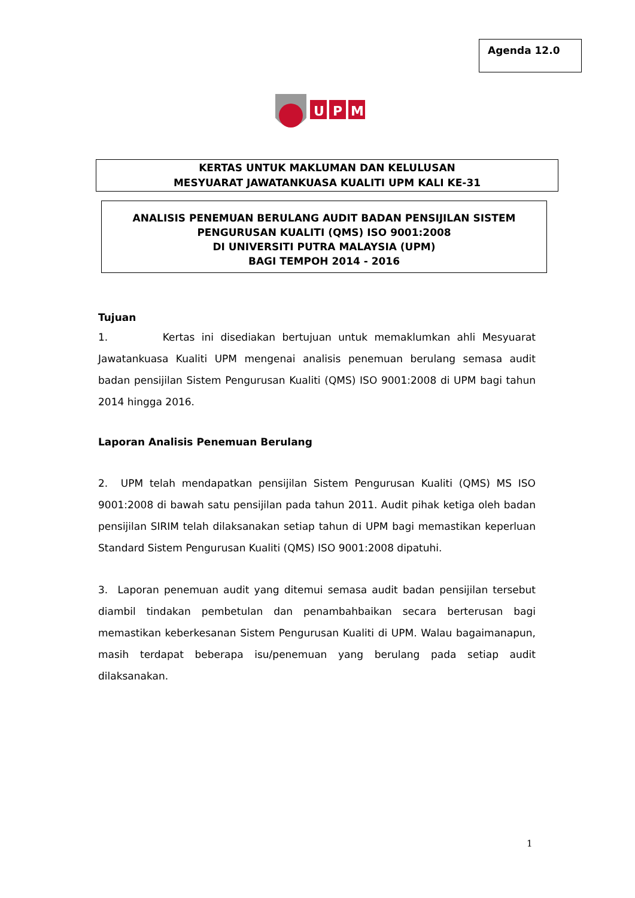Agenda 12.0
U
P
M
KERTAS UNTUK MAKLUMAN DAN KELULUSAN
MESYUARAT JAWATANKUASA KUALITI UPM KALI KE-31
ANALISIS PENEMUAN BERULANG AUDIT BADAN PENSIJILAN SISTEM
PENGURUSAN KUALITI (QMS) ISO 9001:2008
DI UNIVERSITI PUTRA MALAYSIA (UPM)
BAGI TEMPOH 2014 - 2016
Tujuan
1. Kertas ini disediakan bertujuan untuk memaklumkan ahli Mesyuarat Jawatankuasa Kualiti UPM mengenai analisis penemuan berulang semasa audit badan pensijilan Sistem Pengurusan Kualiti (QMS) ISO 9001:2008 di UPM bagi tahun 2014 hingga 2016.
Laporan Analisis Penemuan Berulang
2. UPM telah mendapatkan pensijilan Sistem Pengurusan Kualiti (QMS) MS ISO 9001:2008 di bawah satu pensijilan pada tahun 2011. Audit pihak ketiga oleh badan pensijilan SIRIM telah dilaksanakan setiap tahun di UPM bagi memastikan keperluan Standard Sistem Pengurusan Kualiti (QMS) ISO 9001:2008 dipatuhi.
3. Laporan penemuan audit yang ditemui semasa audit badan pensijilan tersebut diambil tindakan pembetulan dan penambahbaikan secara berterusan bagi memastikan keberkesanan Sistem Pengurusan Kualiti di UPM. Walau bagaimanapun, masih terdapat beberapa isu/penemuan yang berulang pada setiap audit dilaksanakan.
1